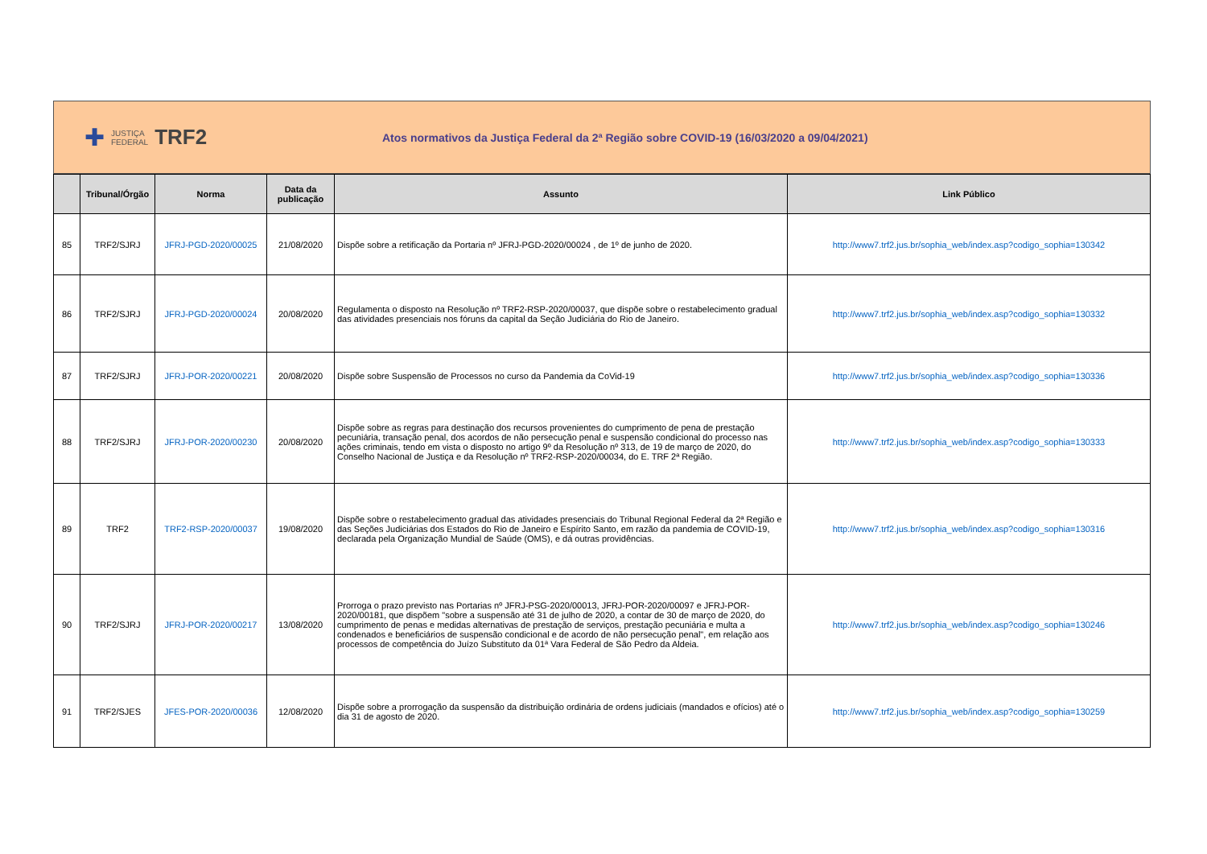✚ JUSTIÇA
FEDERAL TRF2
Atos normativos da Justiça Federal da 2ª Região sobre COVID-19 (16/03/2020 a 09/04/2021)
| | Tribunal/Órgão | Norma | Data da publicação | Assunto | Link Público |
| --- | --- | --- | --- | --- | --- |
| 85 | TRF2/SJRJ | JFRJ-PGD-2020/00025 | 21/08/2020 | Dispõe sobre a retificação da Portaria nº JFRJ-PGD-2020/00024 , de 1º de junho de 2020. | http://www7.trf2.jus.br/sophia_web/index.asp?codigo_sophia=130342 |
| 86 | TRF2/SJRJ | JFRJ-PGD-2020/00024 | 20/08/2020 | Regulamenta o disposto na Resolução nº TRF2-RSP-2020/00037, que dispõe sobre o restabelecimento gradual das atividades presenciais nos fóruns da capital da Seção Judiciária do Rio de Janeiro. | http://www7.trf2.jus.br/sophia_web/index.asp?codigo_sophia=130332 |
| 87 | TRF2/SJRJ | JFRJ-POR-2020/00221 | 20/08/2020 | Dispõe sobre Suspensão de Processos no curso da Pandemia da CoVid-19 | http://www7.trf2.jus.br/sophia_web/index.asp?codigo_sophia=130336 |
| 88 | TRF2/SJRJ | JFRJ-POR-2020/00230 | 20/08/2020 | Dispõe sobre as regras para destinação dos recursos provenientes do cumprimento de pena de prestação pecuniária, transação penal, dos acordos de não persecução penal e suspensão condicional do processo nas ações criminais, tendo em vista o disposto no artigo 9º da Resolução nº 313, de 19 de março de 2020, do Conselho Nacional de Justiça e da Resolução nº TRF2-RSP-2020/00034, do E. TRF 2ª Região. | http://www7.trf2.jus.br/sophia_web/index.asp?codigo_sophia=130333 |
| 89 | TRF2 | TRF2-RSP-2020/00037 | 19/08/2020 | Dispõe sobre o restabelecimento gradual das atividades presenciais do Tribunal Regional Federal da 2ª Região e das Seções Judiciárias dos Estados do Rio de Janeiro e Espírito Santo, em razão da pandemia de COVID-19, declarada pela Organização Mundial de Saúde (OMS), e dá outras providências. | http://www7.trf2.jus.br/sophia_web/index.asp?codigo_sophia=130316 |
| 90 | TRF2/SJRJ | JFRJ-POR-2020/00217 | 13/08/2020 | Prorroga o prazo previsto nas Portarias nº JFRJ-PSG-2020/00013, JFRJ-POR-2020/00097 e JFRJ-POR-2020/00181, que dispõem "sobre a suspensão até 31 de julho de 2020, a contar de 30 de março de 2020, do cumprimento de penas e medidas alternativas de prestação de serviços, prestação pecuniária e multa a condenados e beneficiários de suspensão condicional e de acordo de não persecução penal", em relação aos processos de competência do Juízo Substituto da 01ª Vara Federal de São Pedro da Aldeia. | http://www7.trf2.jus.br/sophia_web/index.asp?codigo_sophia=130246 |
| 91 | TRF2/SJES | JFES-POR-2020/00036 | 12/08/2020 | Dispõe sobre a prorrogação da suspensão da distribuição ordinária de ordens judiciais (mandados e ofícios) até o dia 31 de agosto de 2020. | http://www7.trf2.jus.br/sophia_web/index.asp?codigo_sophia=130259 |